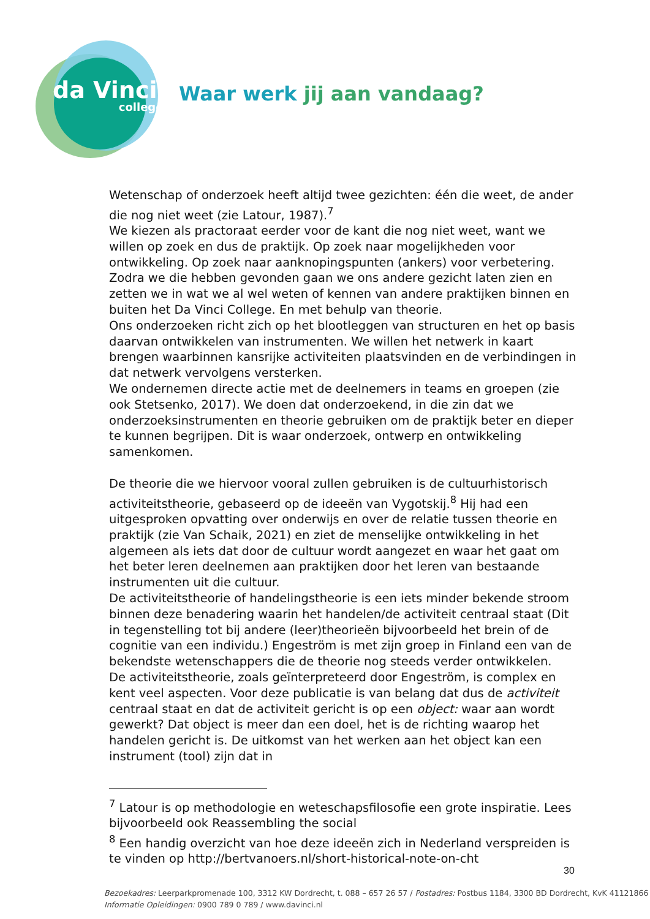da Vinci
college
Waar werk jij aan vandaag?
Wetenschap of onderzoek heeft altijd twee gezichten: één die weet, de ander die nog niet weet (zie Latour, 1987).<sup>7</sup>
We kiezen als practoraat eerder voor de kant die nog niet weet, want we willen op zoek en dus de praktijk. Op zoek naar mogelijkheden voor ontwikkeling. Op zoek naar aanknopingspunten (ankers) voor verbetering. Zodra we die hebben gevonden gaan we ons andere gezicht laten zien en zetten we in wat we al wel weten of kennen van andere praktijken binnen en buiten het Da Vinci College. En met behulp van theorie.
Ons onderzoeken richt zich op het blootleggen van structuren en het op basis daarvan ontwikkelen van instrumenten. We willen het netwerk in kaart brengen waarbinnen kansrijke activiteiten plaatsvinden en de verbindingen in dat netwerk vervolgens versterken.
We ondernemen directe actie met de deelnemers in teams en groepen (zie ook Stetsenko, 2017). We doen dat onderzoekend, in die zin dat we onderzoeksinstrumenten en theorie gebruiken om de praktijk beter en dieper te kunnen begrijpen. Dit is waar onderzoek, ontwerp en ontwikkeling samenkomen.
De theorie die we hiervoor vooral zullen gebruiken is de cultuurhistorisch activiteitstheorie, gebaseerd op de ideeën van Vygotskij.<sup>8</sup> Hij had een uitgesproken opvatting over onderwijs en over de relatie tussen theorie en praktijk (zie Van Schaik, 2021) en ziet de menselijke ontwikkeling in het algemeen als iets dat door de cultuur wordt aangezet en waar het gaat om het beter leren deelnemen aan praktijken door het leren van bestaande instrumenten uit die cultuur.
De activiteitstheorie of handelingstheorie is een iets minder bekende stroom binnen deze benadering waarin het handelen/de activiteit centraal staat (Dit in tegenstelling tot bij andere (leer)theorieën bijvoorbeeld het brein of de cognitie van een individu.) Engeström is met zijn groep in Finland een van de bekendste wetenschappers die de theorie nog steeds verder ontwikkelen.
De activiteitstheorie, zoals geïnterpreteerd door Engeström, is complex en kent veel aspecten. Voor deze publicatie is van belang dat dus de activiteit centraal staat en dat de activiteit gericht is op een object: waar aan wordt gewerkt? Dat object is meer dan een doel, het is de richting waarop het handelen gericht is. De uitkomst van het werken aan het object kan een instrument (tool) zijn dat in
<sup>7</sup> Latour is op methodologie en weteschapsfilosofie een grote inspiratie. Lees bijvoorbeeld ook Reassembling the social
<sup>8</sup> Een handig overzicht van hoe deze ideeën zich in Nederland verspreiden is te vinden op http://bertvanoers.nl/short-historical-note-on-cht
30
Bezoekadres: Leerparkpromenade 100, 3312 KW Dordrecht, t. 088 – 657 26 57 / Postadres: Postbus 1184, 3300 BD Dordrecht, KvK 41121866
Informatie Opleidingen: 0900 789 0 789 / www.davinci.nl